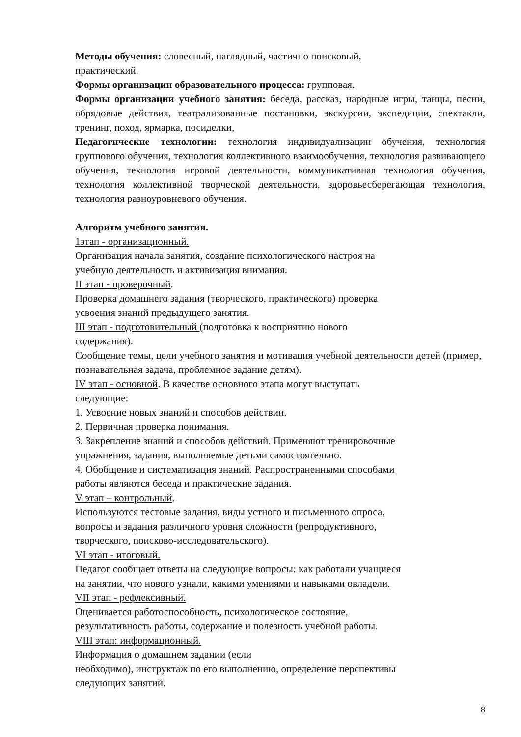Методы обучения: словесный, наглядный, частично поисковый,
практический.
Формы организации образовательного процесса: групповая.
Формы организации учебного занятия: беседа, рассказ, народные игры, танцы, песни, обрядовые действия, театрализованные постановки, экскурсии, экспедиции, спектакли, тренинг, поход, ярмарка, посиделки,
Педагогические технологии: технология индивидуализации обучения, технология группового обучения, технология коллективного взаимообучения, технология развивающего обучения, технология игровой деятельности, коммуникативная технология обучения, технология коллективной творческой деятельности, здоровьесберегающая технология, технология разноуровневого обучения.
Алгоритм учебного занятия.
1этап - организационный.
Организация начала занятия, создание психологического настроя на
учебную деятельность и активизация внимания.
II этап - проверочный.
Проверка домашнего задания (творческого, практического) проверка
усвоения знаний предыдущего занятия.
III этап - подготовительный (подготовка к восприятию нового
содержания).
Сообщение темы, цели учебного занятия и мотивация учебной деятельности детей (пример, познавательная задача, проблемное задание детям).
IV этап - основной. В качестве основного этапа могут выступать
следующие:
1. Усвоение новых знаний и способов действии.
2. Первичная проверка понимания.
3. Закрепление знаний и способов действий. Применяют тренировочные
упражнения, задания, выполняемые детьми самостоятельно.
4. Обобщение и систематизация знаний. Распространенными способами
работы являются беседа и практические задания.
V этап – контрольный.
Используются тестовые задания, виды устного и письменного опроса,
вопросы и задания различного уровня сложности (репродуктивного,
творческого, поисково-исследовательского).
VI этап - итоговый.
Педагог сообщает ответы на следующие вопросы: как работали учащиеся
на занятии, что нового узнали, какими умениями и навыками овладели.
VII этап - рефлексивный.
Оценивается работоспособность, психологическое состояние,
результативность работы, содержание и полезность учебной работы.
VIII этап: информационный.
Информация о домашнем задании (если
необходимо), инструктаж по его выполнению, определение перспективы
следующих занятий.
8